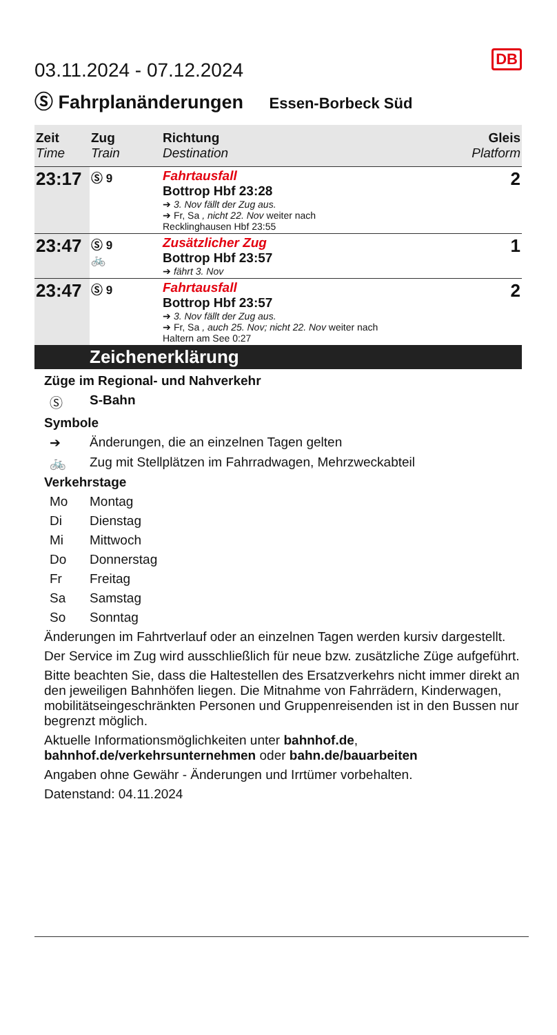DB
03.11.2024 - 07.12.2024
Ⓢ Fahrplanänderungen Essen-Borbeck Süd
| Zeit Time | Zug Train | Richtung Destination | Gleis Platform |
| --- | --- | --- | --- |
| 23:17 | Ⓢ 9 | Fahrtausfall Bottrop Hbf 23:28 ➔ 3. Nov fällt der Zug aus. ➔ Fr, Sa , nicht 22. Nov weiter nach Recklinghausen Hbf 23:55 | 2 |
| 23:47 | Ⓢ 9 🚲 | Zusätzlicher Zug Bottrop Hbf 23:57 ➔ fährt 3. Nov | 1 |
| 23:47 | Ⓢ 9 | Fahrtausfall Bottrop Hbf 23:57 ➔ 3. Nov fällt der Zug aus. ➔ Fr, Sa , auch 25. Nov; nicht 22. Nov weiter nach Haltern am See 0:27 | 2 |
Zeichenerklärung
Züge im Regional- und Nahverkehr
Ⓢ S-Bahn
Symbole
➔ Änderungen, die an einzelnen Tagen gelten
🚲 Zug mit Stellplätzen im Fahrradwagen, Mehrzweckabteil
Verkehrstage
Mo Montag
Di Dienstag
Mi Mittwoch
Do Donnerstag
Fr Freitag
Sa Samstag
So Sonntag
Änderungen im Fahrtverlauf oder an einzelnen Tagen werden kursiv dargestellt.
Der Service im Zug wird ausschließlich für neue bzw. zusätzliche Züge aufgeführt.
Bitte beachten Sie, dass die Haltestellen des Ersatzverkehrs nicht immer direkt an den jeweiligen Bahnhöfen liegen. Die Mitnahme von Fahrrädern, Kinderwagen, mobilitätseingeschränkten Personen und Gruppenreisenden ist in den Bussen nur begrenzt möglich.
Aktuelle Informationsmöglichkeiten unter bahnhof.de, bahnhof.de/verkehrsunternehmen oder bahn.de/bauarbeiten
Angaben ohne Gewähr - Änderungen und Irrtümer vorbehalten.
Datenstand: 04.11.2024